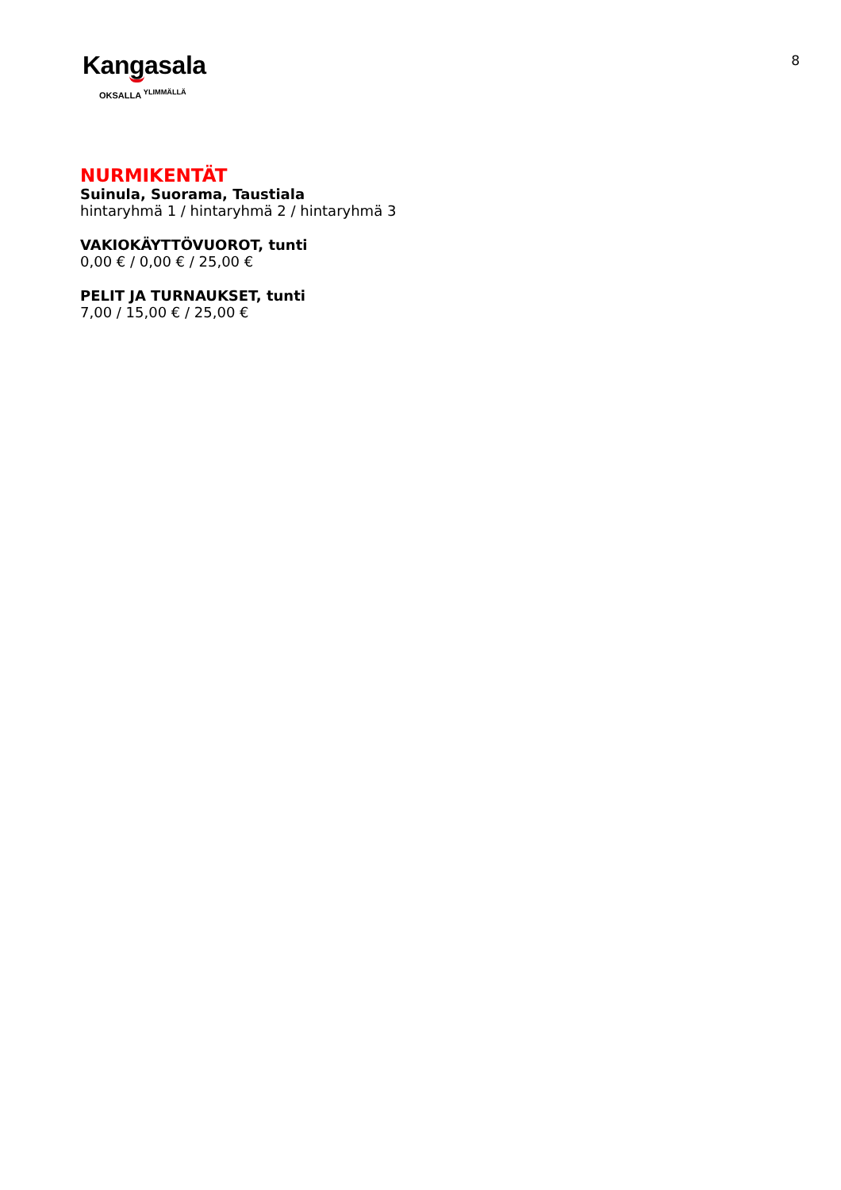8
Kangasala
OKSALLA <sup>YLIMMÄLLÄ</sup>
NURMIKENTÄT
Suinula, Suorama, Taustiala
hintaryhmä 1 / hintaryhmä 2 / hintaryhmä 3
VAKIOKÄYTTÖVUOROT, tunti
0,00 € / 0,00 € / 25,00 €
PELIT JA TURNAUKSET, tunti
7,00 / 15,00 € / 25,00 €